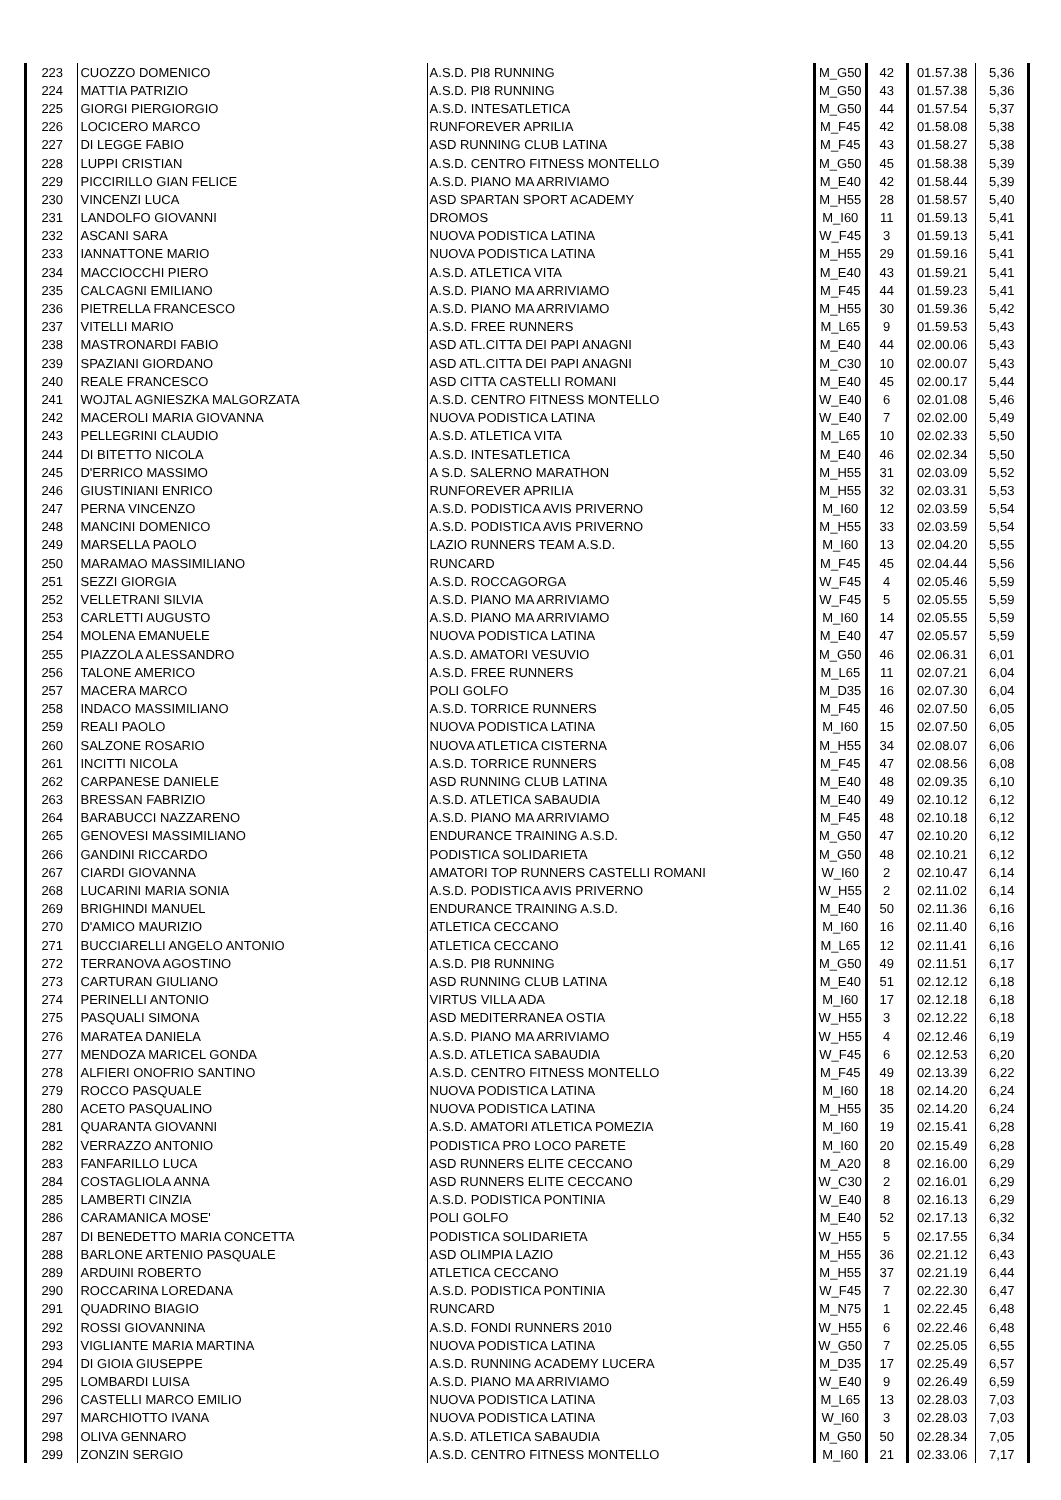| 223 | CUOZZO DOMENICO | A.S.D. PI8 RUNNING | M_G50 | 42 | 01.57.38 | 5,36 |
| 224 | MATTIA PATRIZIO | A.S.D. PI8 RUNNING | M_G50 | 43 | 01.57.38 | 5,36 |
| 225 | GIORGI PIERGIORGIO | A.S.D. INTESATLETICA | M_G50 | 44 | 01.57.54 | 5,37 |
| 226 | LOCICERO MARCO | RUNFOREVER APRILIA | M_F45 | 42 | 01.58.08 | 5,38 |
| 227 | DI LEGGE FABIO | ASD RUNNING CLUB LATINA | M_F45 | 43 | 01.58.27 | 5,38 |
| 228 | LUPPI CRISTIAN | A.S.D. CENTRO FITNESS MONTELLO | M_G50 | 45 | 01.58.38 | 5,39 |
| 229 | PICCIRILLO GIAN FELICE | A.S.D. PIANO MA ARRIVIAMO | M_E40 | 42 | 01.58.44 | 5,39 |
| 230 | VINCENZI LUCA | ASD SPARTAN SPORT ACADEMY | M_H55 | 28 | 01.58.57 | 5,40 |
| 231 | LANDOLFO GIOVANNI | DROMOS | M_I60 | 11 | 01.59.13 | 5,41 |
| 232 | ASCANI SARA | NUOVA PODISTICA LATINA | W_F45 | 3 | 01.59.13 | 5,41 |
| 233 | IANNATTONE MARIO | NUOVA PODISTICA LATINA | M_H55 | 29 | 01.59.16 | 5,41 |
| 234 | MACCIOCCHI PIERO | A.S.D. ATLETICA VITA | M_E40 | 43 | 01.59.21 | 5,41 |
| 235 | CALCAGNI EMILIANO | A.S.D. PIANO MA ARRIVIAMO | M_F45 | 44 | 01.59.23 | 5,41 |
| 236 | PIETRELLA FRANCESCO | A.S.D. PIANO MA ARRIVIAMO | M_H55 | 30 | 01.59.36 | 5,42 |
| 237 | VITELLI MARIO | A.S.D. FREE RUNNERS | M_L65 | 9 | 01.59.53 | 5,43 |
| 238 | MASTRONARDI FABIO | ASD ATL.CITTA DEI PAPI ANAGNI | M_E40 | 44 | 02.00.06 | 5,43 |
| 239 | SPAZIANI GIORDANO | ASD ATL.CITTA DEI PAPI ANAGNI | M_C30 | 10 | 02.00.07 | 5,43 |
| 240 | REALE FRANCESCO | ASD CITTA CASTELLI ROMANI | M_E40 | 45 | 02.00.17 | 5,44 |
| 241 | WOJTAL AGNIESZKA MALGORZATA | A.S.D. CENTRO FITNESS MONTELLO | W_E40 | 6 | 02.01.08 | 5,46 |
| 242 | MACEROLI MARIA GIOVANNA | NUOVA PODISTICA LATINA | W_E40 | 7 | 02.02.00 | 5,49 |
| 243 | PELLEGRINI CLAUDIO | A.S.D. ATLETICA VITA | M_L65 | 10 | 02.02.33 | 5,50 |
| 244 | DI BITETTO NICOLA | A.S.D. INTESATLETICA | M_E40 | 46 | 02.02.34 | 5,50 |
| 245 | D'ERRICO MASSIMO | A S.D. SALERNO MARATHON | M_H55 | 31 | 02.03.09 | 5,52 |
| 246 | GIUSTINIANI ENRICO | RUNFOREVER APRILIA | M_H55 | 32 | 02.03.31 | 5,53 |
| 247 | PERNA VINCENZO | A.S.D. PODISTICA AVIS PRIVERNO | M_I60 | 12 | 02.03.59 | 5,54 |
| 248 | MANCINI DOMENICO | A.S.D. PODISTICA AVIS PRIVERNO | M_H55 | 33 | 02.03.59 | 5,54 |
| 249 | MARSELLA PAOLO | LAZIO RUNNERS TEAM A.S.D. | M_I60 | 13 | 02.04.20 | 5,55 |
| 250 | MARAMAO MASSIMILIANO | RUNCARD | M_F45 | 45 | 02.04.44 | 5,56 |
| 251 | SEZZI GIORGIA | A.S.D. ROCCAGORGA | W_F45 | 4 | 02.05.46 | 5,59 |
| 252 | VELLETRANI SILVIA | A.S.D. PIANO MA ARRIVIAMO | W_F45 | 5 | 02.05.55 | 5,59 |
| 253 | CARLETTI AUGUSTO | A.S.D. PIANO MA ARRIVIAMO | M_I60 | 14 | 02.05.55 | 5,59 |
| 254 | MOLENA EMANUELE | NUOVA PODISTICA LATINA | M_E40 | 47 | 02.05.57 | 5,59 |
| 255 | PIAZZOLA ALESSANDRO | A.S.D. AMATORI VESUVIO | M_G50 | 46 | 02.06.31 | 6,01 |
| 256 | TALONE AMERICO | A.S.D. FREE RUNNERS | M_L65 | 11 | 02.07.21 | 6,04 |
| 257 | MACERA MARCO | POLI GOLFO | M_D35 | 16 | 02.07.30 | 6,04 |
| 258 | INDACO MASSIMILIANO | A.S.D. TORRICE RUNNERS | M_F45 | 46 | 02.07.50 | 6,05 |
| 259 | REALI PAOLO | NUOVA PODISTICA LATINA | M_I60 | 15 | 02.07.50 | 6,05 |
| 260 | SALZONE ROSARIO | NUOVA ATLETICA CISTERNA | M_H55 | 34 | 02.08.07 | 6,06 |
| 261 | INCITTI NICOLA | A.S.D. TORRICE RUNNERS | M_F45 | 47 | 02.08.56 | 6,08 |
| 262 | CARPANESE DANIELE | ASD RUNNING CLUB LATINA | M_E40 | 48 | 02.09.35 | 6,10 |
| 263 | BRESSAN FABRIZIO | A.S.D. ATLETICA SABAUDIA | M_E40 | 49 | 02.10.12 | 6,12 |
| 264 | BARABUCCI NAZZARENO | A.S.D. PIANO MA ARRIVIAMO | M_F45 | 48 | 02.10.18 | 6,12 |
| 265 | GENOVESI MASSIMILIANO | ENDURANCE TRAINING A.S.D. | M_G50 | 47 | 02.10.20 | 6,12 |
| 266 | GANDINI RICCARDO | PODISTICA SOLIDARIETA | M_G50 | 48 | 02.10.21 | 6,12 |
| 267 | CIARDI GIOVANNA | AMATORI TOP RUNNERS CASTELLI ROMANI | W_I60 | 2 | 02.10.47 | 6,14 |
| 268 | LUCARINI MARIA SONIA | A.S.D. PODISTICA AVIS PRIVERNO | W_H55 | 2 | 02.11.02 | 6,14 |
| 269 | BRIGHINDI MANUEL | ENDURANCE TRAINING A.S.D. | M_E40 | 50 | 02.11.36 | 6,16 |
| 270 | D'AMICO MAURIZIO | ATLETICA CECCANO | M_I60 | 16 | 02.11.40 | 6,16 |
| 271 | BUCCIARELLI ANGELO ANTONIO | ATLETICA CECCANO | M_L65 | 12 | 02.11.41 | 6,16 |
| 272 | TERRANOVA AGOSTINO | A.S.D. PI8 RUNNING | M_G50 | 49 | 02.11.51 | 6,17 |
| 273 | CARTURAN GIULIANO | ASD RUNNING CLUB LATINA | M_E40 | 51 | 02.12.12 | 6,18 |
| 274 | PERINELLI ANTONIO | VIRTUS VILLA ADA | M_I60 | 17 | 02.12.18 | 6,18 |
| 275 | PASQUALI SIMONA | ASD MEDITERRANEA OSTIA | W_H55 | 3 | 02.12.22 | 6,18 |
| 276 | MARATEA DANIELA | A.S.D. PIANO MA ARRIVIAMO | W_H55 | 4 | 02.12.46 | 6,19 |
| 277 | MENDOZA MARICEL GONDA | A.S.D. ATLETICA SABAUDIA | W_F45 | 6 | 02.12.53 | 6,20 |
| 278 | ALFIERI ONOFRIO SANTINO | A.S.D. CENTRO FITNESS MONTELLO | M_F45 | 49 | 02.13.39 | 6,22 |
| 279 | ROCCO PASQUALE | NUOVA PODISTICA LATINA | M_I60 | 18 | 02.14.20 | 6,24 |
| 280 | ACETO PASQUALINO | NUOVA PODISTICA LATINA | M_H55 | 35 | 02.14.20 | 6,24 |
| 281 | QUARANTA GIOVANNI | A.S.D. AMATORI ATLETICA POMEZIA | M_I60 | 19 | 02.15.41 | 6,28 |
| 282 | VERRAZZO ANTONIO | PODISTICA PRO LOCO PARETE | M_I60 | 20 | 02.15.49 | 6,28 |
| 283 | FANFARILLO LUCA | ASD RUNNERS ELITE CECCANO | M_A20 | 8 | 02.16.00 | 6,29 |
| 284 | COSTAGLIOLA ANNA | ASD RUNNERS ELITE CECCANO | W_C30 | 2 | 02.16.01 | 6,29 |
| 285 | LAMBERTI CINZIA | A.S.D. PODISTICA PONTINIA | W_E40 | 8 | 02.16.13 | 6,29 |
| 286 | CARAMANICA MOSE' | POLI GOLFO | M_E40 | 52 | 02.17.13 | 6,32 |
| 287 | DI BENEDETTO MARIA CONCETTA | PODISTICA SOLIDARIETA | W_H55 | 5 | 02.17.55 | 6,34 |
| 288 | BARLONE ARTENIO PASQUALE | ASD OLIMPIA LAZIO | M_H55 | 36 | 02.21.12 | 6,43 |
| 289 | ARDUINI ROBERTO | ATLETICA CECCANO | M_H55 | 37 | 02.21.19 | 6,44 |
| 290 | ROCCARINA LOREDANA | A.S.D. PODISTICA PONTINIA | W_F45 | 7 | 02.22.30 | 6,47 |
| 291 | QUADRINO BIAGIO | RUNCARD | M_N75 | 1 | 02.22.45 | 6,48 |
| 292 | ROSSI GIOVANNINA | A.S.D. FONDI RUNNERS 2010 | W_H55 | 6 | 02.22.46 | 6,48 |
| 293 | VIGLIANTE MARIA MARTINA | NUOVA PODISTICA LATINA | W_G50 | 7 | 02.25.05 | 6,55 |
| 294 | DI GIOIA GIUSEPPE | A.S.D. RUNNING ACADEMY LUCERA | M_D35 | 17 | 02.25.49 | 6,57 |
| 295 | LOMBARDI LUISA | A.S.D. PIANO MA ARRIVIAMO | W_E40 | 9 | 02.26.49 | 6,59 |
| 296 | CASTELLI MARCO EMILIO | NUOVA PODISTICA LATINA | M_L65 | 13 | 02.28.03 | 7,03 |
| 297 | MARCHIOTTO IVANA | NUOVA PODISTICA LATINA | W_I60 | 3 | 02.28.03 | 7,03 |
| 298 | OLIVA GENNARO | A.S.D. ATLETICA SABAUDIA | M_G50 | 50 | 02.28.34 | 7,05 |
| 299 | ZONZIN SERGIO | A.S.D. CENTRO FITNESS MONTELLO | M_I60 | 21 | 02.33.06 | 7,17 |